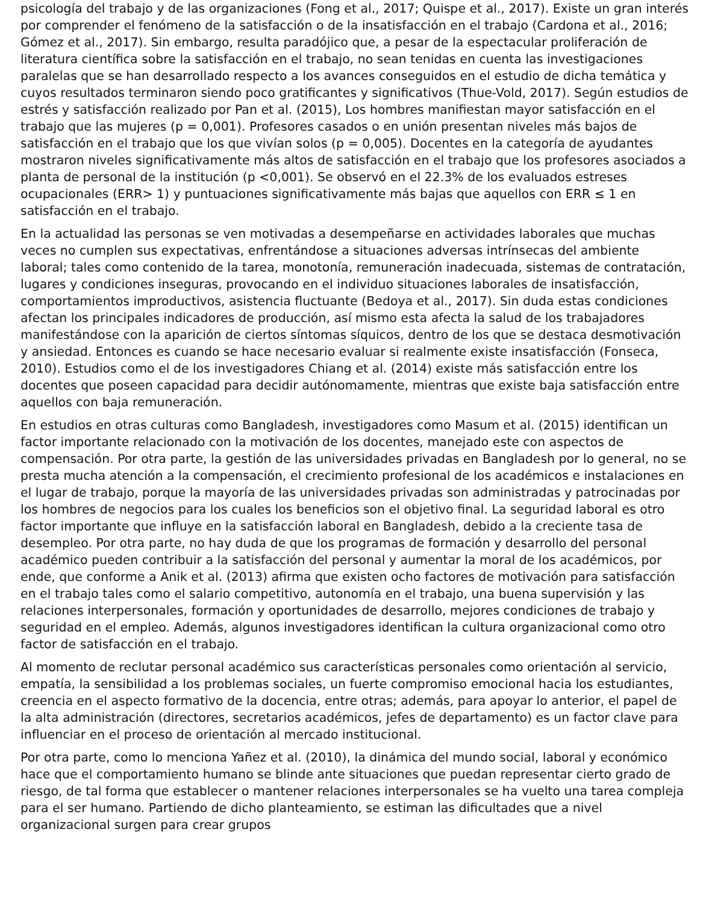psicología del trabajo y de las organizaciones (Fong et al., 2017; Quispe et al., 2017). Existe un gran interés por comprender el fenómeno de la satisfacción o de la insatisfacción en el trabajo (Cardona et al., 2016; Gómez et al., 2017). Sin embargo, resulta paradójico que, a pesar de la espectacular proliferación de literatura científica sobre la satisfacción en el trabajo, no sean tenidas en cuenta las investigaciones paralelas que se han desarrollado respecto a los avances conseguidos en el estudio de dicha temática y cuyos resultados terminaron siendo poco gratificantes y significativos (Thue-Vold, 2017). Según estudios de estrés y satisfacción realizado por Pan et al. (2015), Los hombres manifiestan mayor satisfacción en el trabajo que las mujeres (p = 0,001). Profesores casados o en unión presentan niveles más bajos de satisfacción en el trabajo que los que vivían solos (p = 0,005). Docentes en la categoría de ayudantes mostraron niveles significativamente más altos de satisfacción en el trabajo que los profesores asociados a planta de personal de la institución (p <0,001). Se observó en el 22.3% de los evaluados estreses ocupacionales (ERR> 1) y puntuaciones significativamente más bajas que aquellos con ERR ≤ 1 en satisfacción en el trabajo.
En la actualidad las personas se ven motivadas a desempeñarse en actividades laborales que muchas veces no cumplen sus expectativas, enfrentándose a situaciones adversas intrínsecas del ambiente laboral; tales como contenido de la tarea, monotonía, remuneración inadecuada, sistemas de contratación, lugares y condiciones inseguras, provocando en el individuo situaciones laborales de insatisfacción, comportamientos improductivos, asistencia fluctuante (Bedoya et al., 2017). Sin duda estas condiciones afectan los principales indicadores de producción, así mismo esta afecta la salud de los trabajadores manifestándose con la aparición de ciertos síntomas síquicos, dentro de los que se destaca desmotivación y ansiedad. Entonces es cuando se hace necesario evaluar si realmente existe insatisfacción (Fonseca, 2010). Estudios como el de los investigadores Chiang et al. (2014) existe más satisfacción entre los docentes que poseen capacidad para decidir autónomamente, mientras que existe baja satisfacción entre aquellos con baja remuneración.
En estudios en otras culturas como Bangladesh, investigadores como Masum et al. (2015) identifican un factor importante relacionado con la motivación de los docentes, manejado este con aspectos de compensación. Por otra parte, la gestión de las universidades privadas en Bangladesh por lo general, no se presta mucha atención a la compensación, el crecimiento profesional de los académicos e instalaciones en el lugar de trabajo, porque la mayoría de las universidades privadas son administradas y patrocinadas por los hombres de negocios para los cuales los beneficios son el objetivo final. La seguridad laboral es otro factor importante que influye en la satisfacción laboral en Bangladesh, debido a la creciente tasa de desempleo. Por otra parte, no hay duda de que los programas de formación y desarrollo del personal académico pueden contribuir a la satisfacción del personal y aumentar la moral de los académicos, por ende, que conforme a Anik et al. (2013) afirma que existen ocho factores de motivación para satisfacción en el trabajo tales como el salario competitivo, autonomía en el trabajo, una buena supervisión y las relaciones interpersonales, formación y oportunidades de desarrollo, mejores condiciones de trabajo y seguridad en el empleo. Además, algunos investigadores identifican la cultura organizacional como otro factor de satisfacción en el trabajo.
Al momento de reclutar personal académico sus características personales como orientación al servicio, empatía, la sensibilidad a los problemas sociales, un fuerte compromiso emocional hacia los estudiantes, creencia en el aspecto formativo de la docencia, entre otras; además, para apoyar lo anterior, el papel de la alta administración (directores, secretarios académicos, jefes de departamento) es un factor clave para influenciar en el proceso de orientación al mercado institucional.
Por otra parte, como lo menciona Yañez et al. (2010), la dinámica del mundo social, laboral y económico hace que el comportamiento humano se blinde ante situaciones que puedan representar cierto grado de riesgo, de tal forma que establecer o mantener relaciones interpersonales se ha vuelto una tarea compleja para el ser humano. Partiendo de dicho planteamiento, se estiman las dificultades que a nivel organizacional surgen para crear grupos